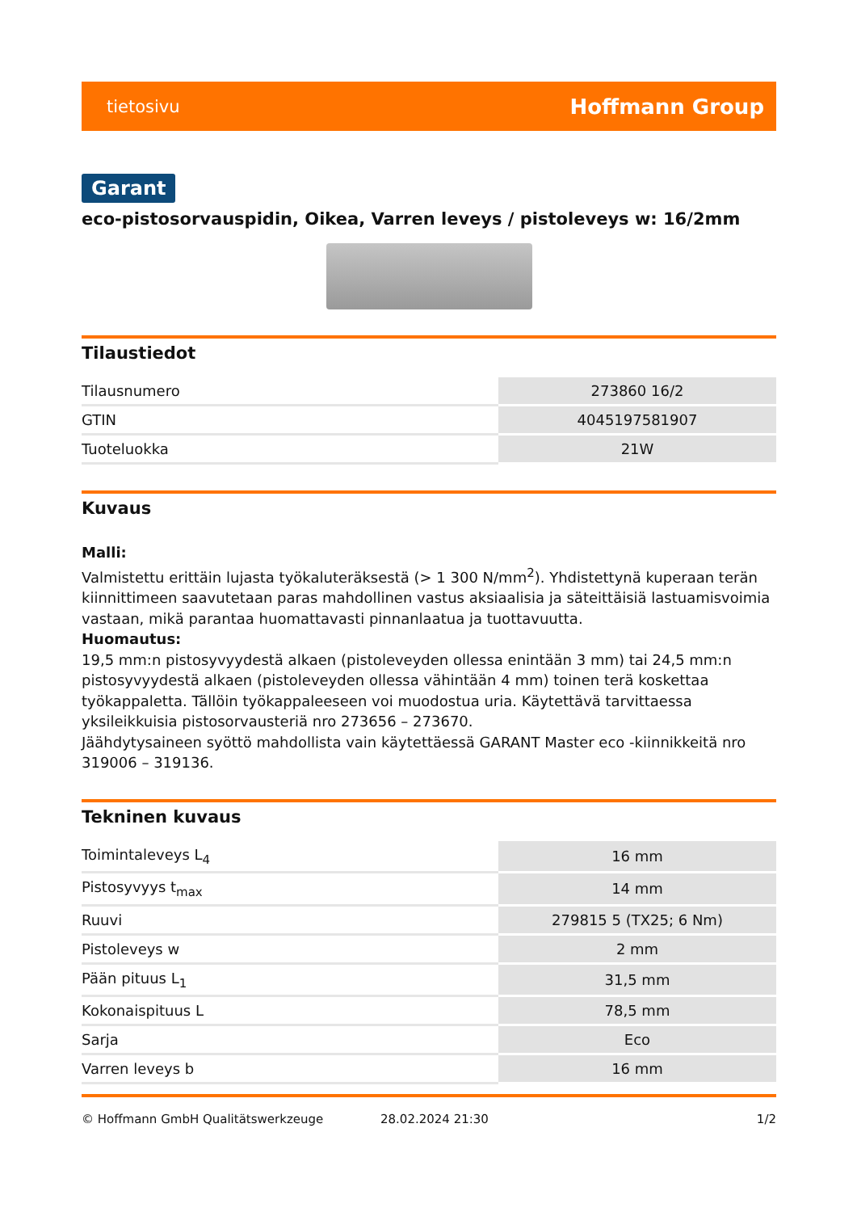tietosivu Hoffmann Group
Garant
eco-pistosorvauspidin, Oikea, Varren leveys / pistoleveys w: 16/2mm
Tilaustiedot
| Tilausnumero | 273860 16/2 |
| GTIN | 4045197581907 |
| Tuoteluokka | 21W |
Kuvaus
Malli:
Valmistettu erittäin lujasta työkaluteräksestä (> 1 300 N/mm<sup>2</sup>). Yhdistettynä kuperaan terän kiinnittimeen saavutetaan paras mahdollinen vastus aksiaalisia ja säteittäisiä lastuamisvoimia vastaan, mikä parantaa huomattavasti pinnanlaatua ja tuottavuutta.
Huomautus:
19,5 mm:n pistosyvyydestä alkaen (pistoleveyden ollessa enintään 3 mm) tai 24,5 mm:n pistosyvyydestä alkaen (pistoleveyden ollessa vähintään 4 mm) toinen terä koskettaa työkappaletta. Tällöin työkappaleeseen voi muodostua uria. Käytettävä tarvittaessa yksileikkuisia pistosorvausteriä nro 273656 – 273670.
Jäähdytysaineen syöttö mahdollista vain käytettäessä GARANT Master eco -kiinnikkeitä nro 319006 – 319136.
Tekninen kuvaus
| Toimintaleveys L<sub>4</sub> | 16 mm |
| Pistosyvyys t<sub>max</sub> | 14 mm |
| Ruuvi | 279815 5 (TX25; 6 Nm) |
| Pistoleveys w | 2 mm |
| Pään pituus L<sub>1</sub> | 31,5 mm |
| Kokonaispituus L | 78,5 mm |
| Sarja | Eco |
| Varren leveys b | 16 mm |
© Hoffmann GmbH Qualitätswerkzeuge 28.02.2024 21:30 1/2